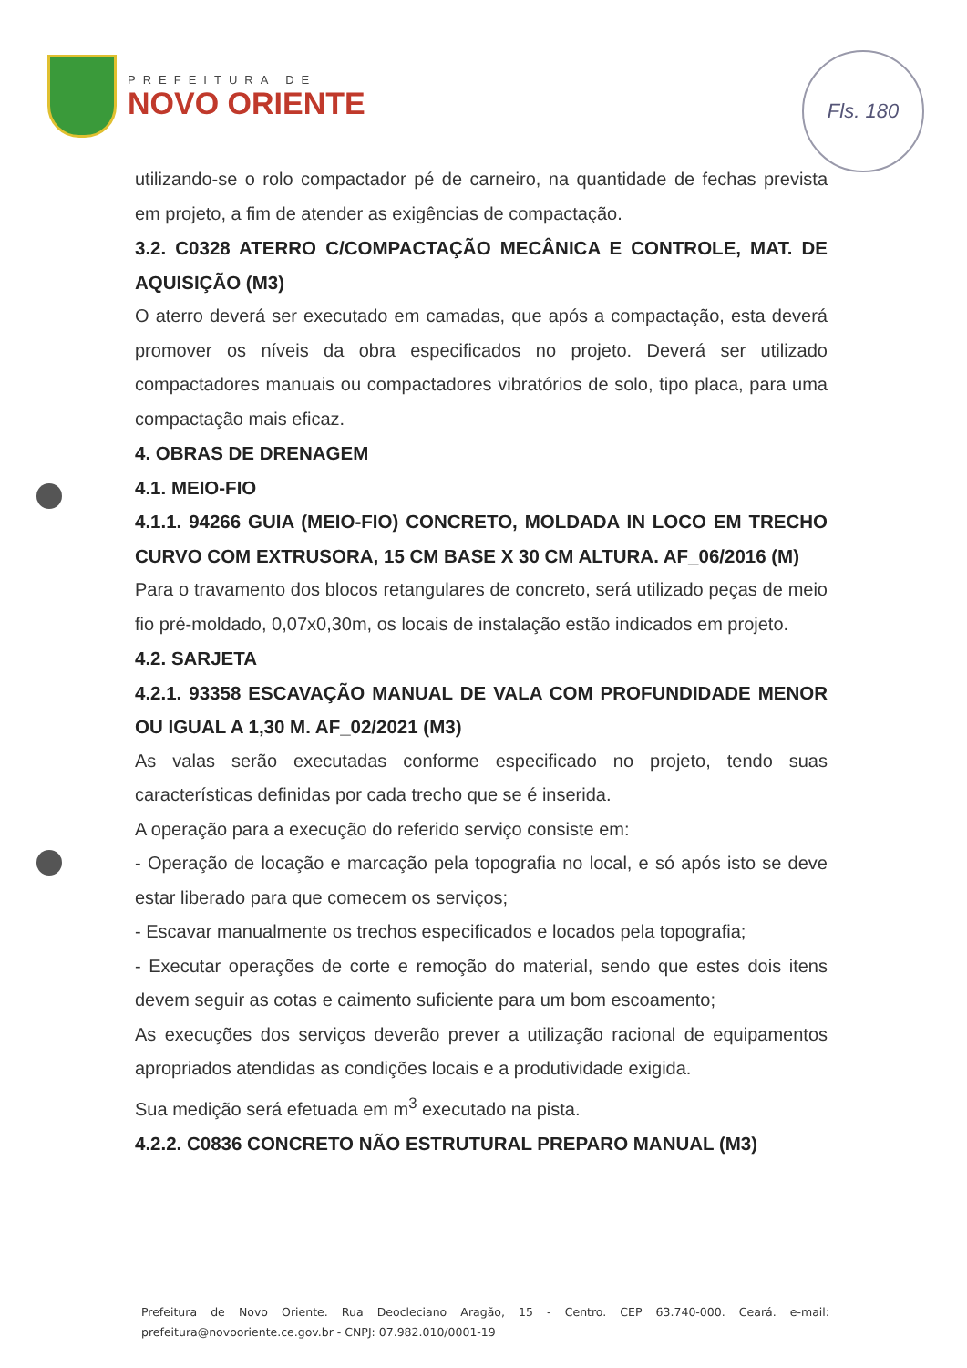PREFEITURA DE
NOVO ORIENTE
Fls. 180
utilizando-se o rolo compactador pé de carneiro, na quantidade de fechas prevista em projeto, a fim de atender as exigências de compactação.
3.2. C0328 ATERRO C/COMPACTAÇÃO MECÂNICA E CONTROLE, MAT. DE AQUISIÇÃO (M3)
O aterro deverá ser executado em camadas, que após a compactação, esta deverá promover os níveis da obra especificados no projeto. Deverá ser utilizado compactadores manuais ou compactadores vibratórios de solo, tipo placa, para uma compactação mais eficaz.
4. OBRAS DE DRENAGEM
4.1. MEIO-FIO
4.1.1. 94266 GUIA (MEIO-FIO) CONCRETO, MOLDADA IN LOCO EM TRECHO CURVO COM EXTRUSORA, 15 CM BASE X 30 CM ALTURA. AF_06/2016 (M)
Para o travamento dos blocos retangulares de concreto, será utilizado peças de meio fio pré-moldado, 0,07x0,30m, os locais de instalação estão indicados em projeto.
4.2. SARJETA
4.2.1. 93358 ESCAVAÇÃO MANUAL DE VALA COM PROFUNDIDADE MENOR OU IGUAL A 1,30 M. AF_02/2021 (M3)
As valas serão executadas conforme especificado no projeto, tendo suas características definidas por cada trecho que se é inserida.
A operação para a execução do referido serviço consiste em:
- Operação de locação e marcação pela topografia no local, e só após isto se deve estar liberado para que comecem os serviços;
- Escavar manualmente os trechos especificados e locados pela topografia;
- Executar operações de corte e remoção do material, sendo que estes dois itens devem seguir as cotas e caimento suficiente para um bom escoamento;
As execuções dos serviços deverão prever a utilização racional de equipamentos apropriados atendidas as condições locais e a produtividade exigida.
Sua medição será efetuada em m<sup>3</sup> executado na pista.
4.2.2. C0836 CONCRETO NÃO ESTRUTURAL PREPARO MANUAL (M3)
Prefeitura de Novo Oriente. Rua Deocleciano Aragão, 15 - Centro. CEP 63.740-000. Ceará. e-mail: prefeitura@novooriente.ce.gov.br - CNPJ: 07.982.010/0001-19